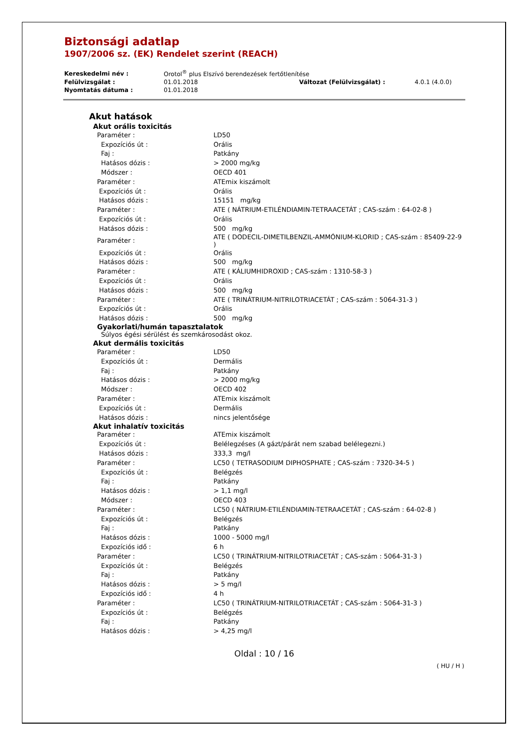Biztonsági adatlap
1907/2006 sz. (EK) Rendelet szerint (REACH)
| Kereskedelmi név : | Orotol<sup>®</sup> plus Elszívó berendezések fertőtlenítése | | |
| Felülvizsgálat : | 01.01.2018 | Változat (Felülvizsgálat) : | 4.0.1 (4.0.0) |
| Nyomtatás dátuma : | 01.01.2018 | | |
Akut hatások
Akut orális toxicitás
| Paraméter : | LD50 |
| Expozíciós út : | Orális |
| Faj : | Patkány |
| Hatásos dózis : | > 2000 mg/kg |
| Módszer : | OECD 401 |
| Paraméter : | ATEmix kiszámolt |
| Expozíciós út : | Orális |
| Hatásos dózis : | 15151 mg/kg |
| Paraméter : | ATE ( NÁTRIUM-ETILÉNDIAMIN-TETRAACETÁT ; CAS-szám : 64-02-8 ) |
| Expozíciós út : | Orális |
| Hatásos dózis : | 500 mg/kg |
| Paraméter : | ATE ( DODECIL-DIMETILBENZIL-AMMÓNIUM-KLORID ; CAS-szám : 85409-22-9 ) |
| Expozíciós út : | Orális |
| Hatásos dózis : | 500 mg/kg |
| Paraméter : | ATE ( KÁLIUMHIDROXID ; CAS-szám : 1310-58-3 ) |
| Expozíciós út : | Orális |
| Hatásos dózis : | 500 mg/kg |
| Paraméter : | ATE ( TRINÁTRIUM-NITRILOTRIACETÁT ; CAS-szám : 5064-31-3 ) |
| Expozíciós út : | Orális |
| Hatásos dózis : | 500 mg/kg |
Gyakorlati/humán tapasztalatok
Súlyos égési sérülést és szemkárosodást okoz.
Akut dermális toxicitás
| Paraméter : | LD50 |
| Expozíciós út : | Dermális |
| Faj : | Patkány |
| Hatásos dózis : | > 2000 mg/kg |
| Módszer : | OECD 402 |
| Paraméter : | ATEmix kiszámolt |
| Expozíciós út : | Dermális |
| Hatásos dózis : | nincs jelentősége |
Akut inhalatív toxicitás
| Paraméter : | ATEmix kiszámolt |
| Expozíciós út : | Belélegzéses (A gázt/párát nem szabad belélegezni.) |
| Hatásos dózis : | 333,3 mg/l |
| Paraméter : | LC50 ( TETRASODIUM DIPHOSPHATE ; CAS-szám : 7320-34-5 ) |
| Expozíciós út : | Belégzés |
| Faj : | Patkány |
| Hatásos dózis : | > 1,1 mg/l |
| Módszer : | OECD 403 |
| Paraméter : | LC50 ( NÁTRIUM-ETILÉNDIAMIN-TETRAACETÁT ; CAS-szám : 64-02-8 ) |
| Expozíciós út : | Belégzés |
| Faj : | Patkány |
| Hatásos dózis : | 1000 - 5000 mg/l |
| Expozíciós idő : | 6 h |
| Paraméter : | LC50 ( TRINÁTRIUM-NITRILOTRIACETÁT ; CAS-szám : 5064-31-3 ) |
| Expozíciós út : | Belégzés |
| Faj : | Patkány |
| Hatásos dózis : | > 5 mg/l |
| Expozíciós idő : | 4 h |
| Paraméter : | LC50 ( TRINÁTRIUM-NITRILOTRIACETÁT ; CAS-szám : 5064-31-3 ) |
| Expozíciós út : | Belégzés |
| Faj : | Patkány |
| Hatásos dózis : | > 4,25 mg/l |
Oldal : 10 / 16
( HU / H )